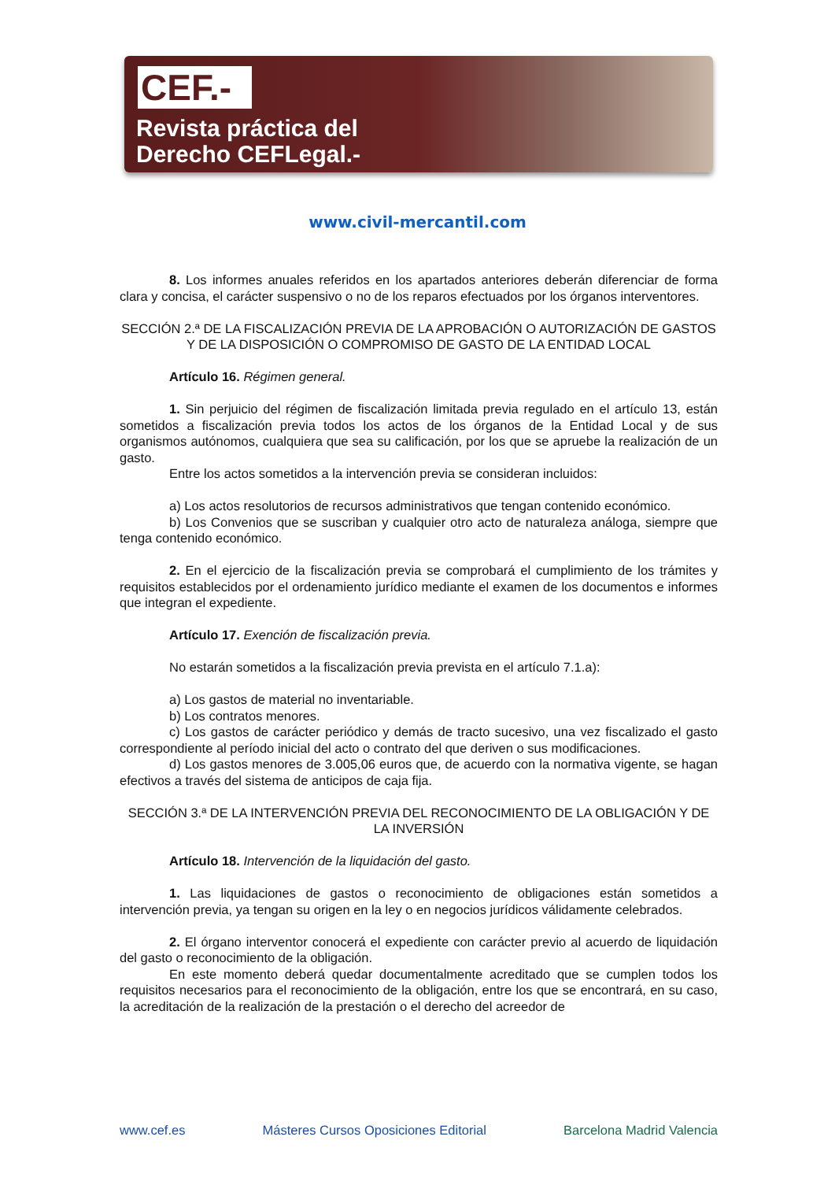CEF.-
Revista práctica del
Derecho CEFLegal.-
www.civil-mercantil.com
8. Los informes anuales referidos en los apartados anteriores deberán diferenciar de forma clara y concisa, el carácter suspensivo o no de los reparos efectuados por los órganos interventores.
SECCIÓN 2.ª DE LA FISCALIZACIÓN PREVIA DE LA APROBACIÓN O AUTORIZACIÓN DE GASTOS Y DE LA DISPOSICIÓN O COMPROMISO DE GASTO DE LA ENTIDAD LOCAL
Artículo 16. Régimen general.
1. Sin perjuicio del régimen de fiscalización limitada previa regulado en el artículo 13, están sometidos a fiscalización previa todos los actos de los órganos de la Entidad Local y de sus organismos autónomos, cualquiera que sea su calificación, por los que se apruebe la realización de un gasto.
Entre los actos sometidos a la intervención previa se consideran incluidos:
a) Los actos resolutorios de recursos administrativos que tengan contenido económico.
b) Los Convenios que se suscriban y cualquier otro acto de naturaleza análoga, siempre que tenga contenido económico.
2. En el ejercicio de la fiscalización previa se comprobará el cumplimiento de los trámites y requisitos establecidos por el ordenamiento jurídico mediante el examen de los documentos e informes que integran el expediente.
Artículo 17. Exención de fiscalización previa.
No estarán sometidos a la fiscalización previa prevista en el artículo 7.1.a):
a) Los gastos de material no inventariable.
b) Los contratos menores.
c) Los gastos de carácter periódico y demás de tracto sucesivo, una vez fiscalizado el gasto correspondiente al período inicial del acto o contrato del que deriven o sus modificaciones.
d) Los gastos menores de 3.005,06 euros que, de acuerdo con la normativa vigente, se hagan efectivos a través del sistema de anticipos de caja fija.
SECCIÓN 3.ª DE LA INTERVENCIÓN PREVIA DEL RECONOCIMIENTO DE LA OBLIGACIÓN Y DE LA INVERSIÓN
Artículo 18. Intervención de la liquidación del gasto.
1. Las liquidaciones de gastos o reconocimiento de obligaciones están sometidos a intervención previa, ya tengan su origen en la ley o en negocios jurídicos válidamente celebrados.
2. El órgano interventor conocerá el expediente con carácter previo al acuerdo de liquidación del gasto o reconocimiento de la obligación.
En este momento deberá quedar documentalmente acreditado que se cumplen todos los requisitos necesarios para el reconocimiento de la obligación, entre los que se encontrará, en su caso, la acreditación de la realización de la prestación o el derecho del acreedor de
www.cef.es Másteres Cursos Oposiciones Editorial Barcelona Madrid Valencia